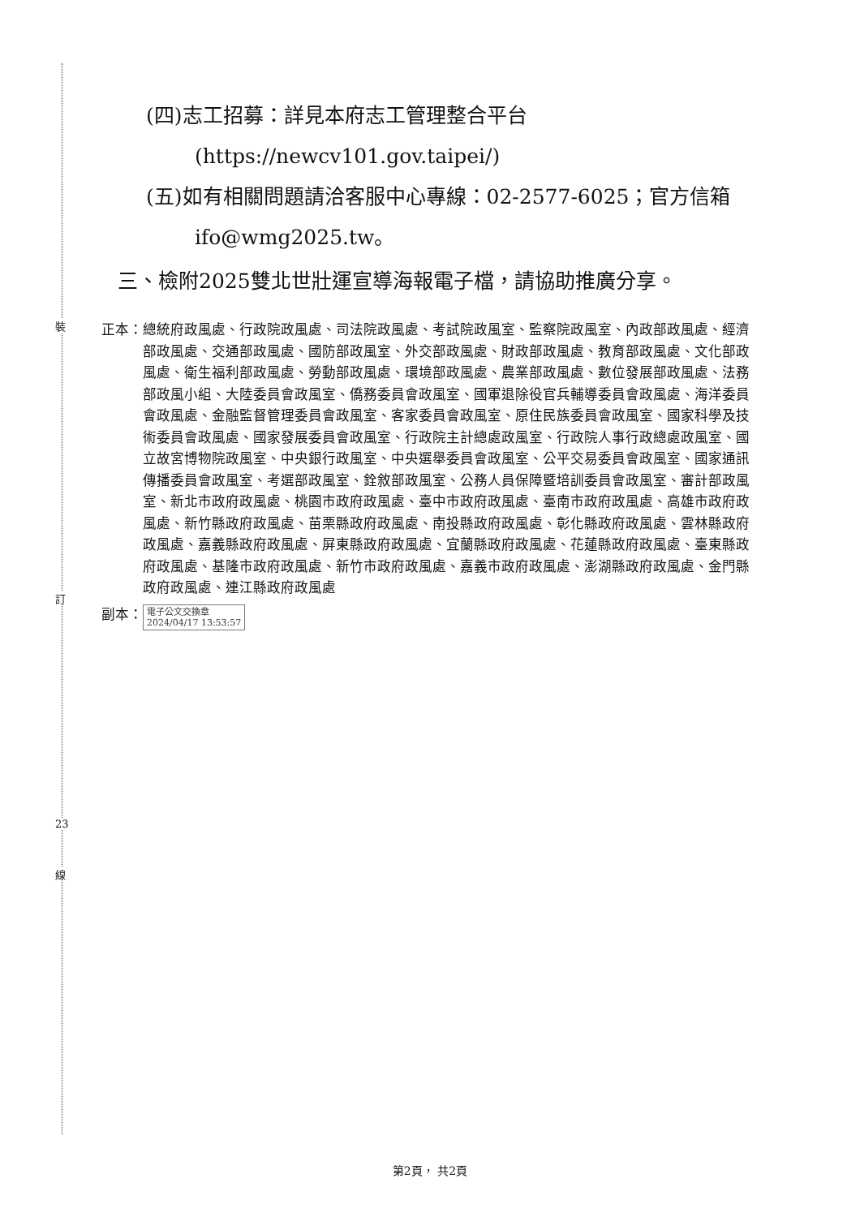裝
訂
23
線
(四)志工招募：詳見本府志工管理整合平台(https://newcv101.gov.taipei/)
(五)如有相關問題請洽客服中心專線：02-2577-6025；官方信箱ifo@wmg2025.tw。
三、檢附2025雙北世壯運宣導海報電子檔，請協助推廣分享。
正本： 總統府政風處、行政院政風處、司法院政風處、考試院政風室、監察院政風室、內政部政風處、經濟部政風處、交通部政風處、國防部政風室、外交部政風處、財政部政風處、教育部政風處、文化部政風處、衛生福利部政風處、勞動部政風處、環境部政風處、農業部政風處、數位發展部政風處、法務部政風小組、大陸委員會政風室、僑務委員會政風室、國軍退除役官兵輔導委員會政風處、海洋委員會政風處、金融監督管理委員會政風室、客家委員會政風室、原住民族委員會政風室、國家科學及技術委員會政風處、國家發展委員會政風室、行政院主計總處政風室、行政院人事行政總處政風室、國立故宮博物院政風室、中央銀行政風室、中央選舉委員會政風室、公平交易委員會政風室、國家通訊傳播委員會政風室、考選部政風室、銓敘部政風室、公務人員保障暨培訓委員會政風室、審計部政風室、新北市政府政風處、桃園市政府政風處、臺中市政府政風處、臺南市政府政風處、高雄市政府政風處、新竹縣政府政風處、苗栗縣政府政風處、南投縣政府政風處、彰化縣政府政風處、雲林縣政府政風處、嘉義縣政府政風處、屏東縣政府政風處、宜蘭縣政府政風處、花蓮縣政府政風處、臺東縣政府政風處、基隆市政府政風處、新竹市政府政風處、嘉義市政府政風處、澎湖縣政府政風處、金門縣政府政風處、連江縣政府政風處
副本： 電子公文交換章
2024/04/17 13:53:57
第2頁， 共2頁